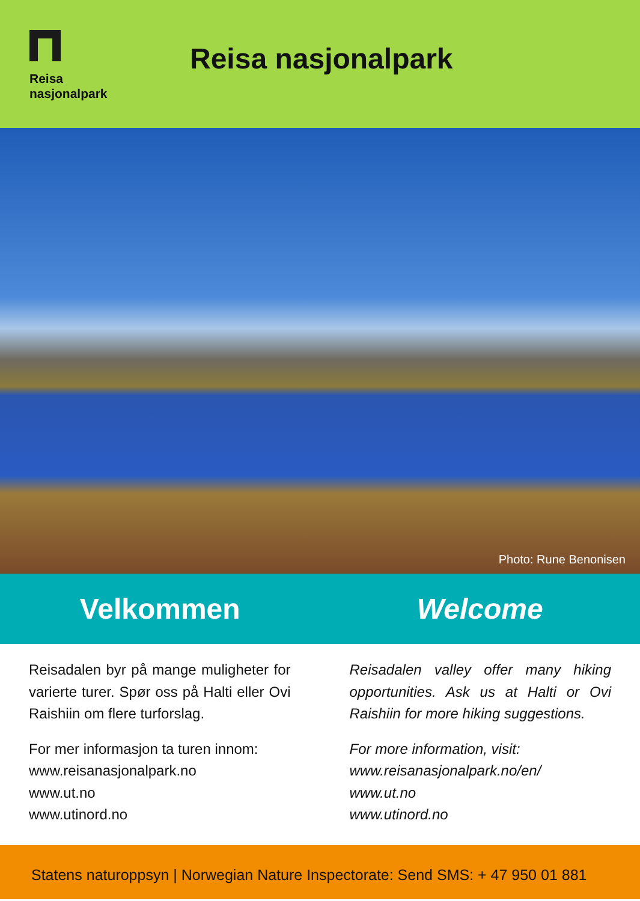Reisa
nasjonalpark
Reisa nasjonalpark
Photo: Rune Benonisen
Velkommen Welcome
Reisadalen byr på mange muligheter for varierte turer. Spør oss på Halti eller Ovi Raishiin om flere turforslag.
For mer informasjon ta turen innom:
www.reisanasjonalpark.no
www.ut.no
www.utinord.no
Reisadalen valley offer many hiking opportunities. Ask us at Halti or Ovi Raishiin for more hiking suggestions.
For more information, visit:
www.reisanasjonalpark.no/en/
www.ut.no
www.utinord.no
Statens naturoppsyn | Norwegian Nature Inspectorate: Send SMS: + 47 950 01 881